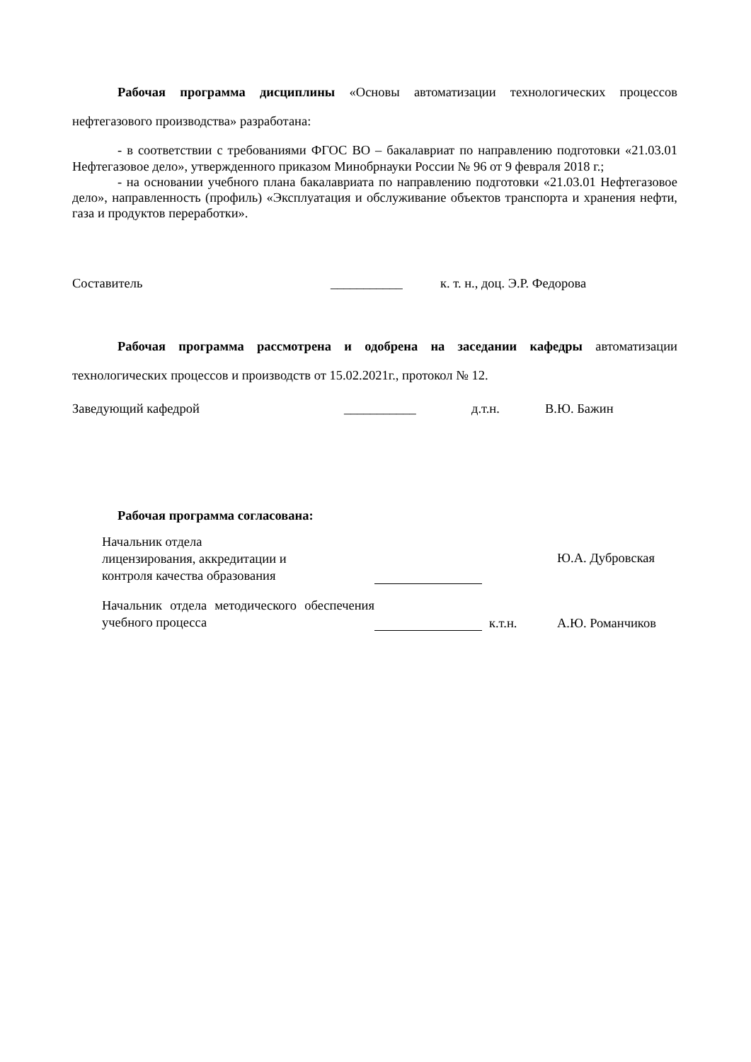Рабочая программа дисциплины «Основы автоматизации технологических процессов нефтегазового производства» разработана:
- в соответствии с требованиями ФГОС ВО – бакалавриат по направлению подготовки «21.03.01 Нефтегазовое дело», утвержденного приказом Минобрнауки России № 96 от 9 февраля 2018 г.;
- на основании учебного плана бакалавриата по направлению подготовки «21.03.01 Нефтегазовое дело», направленность (профиль) «Эксплуатация и обслуживание объектов транспорта и хранения нефти, газа и продуктов переработки».
Составитель ___________ к. т. н., доц. Э.Р. Федорова
Рабочая программа рассмотрена и одобрена на заседании кафедры автоматизации технологических процессов и производств от 15.02.2021г., протокол № 12.
Заведующий кафедрой ___________ д.т.н. В.Ю. Бажин
Рабочая программа согласована:
| Начальник отдела лицензирования, аккредитации и контроля качества образования | | | Ю.А. Дубровская |
| Начальник отдела методического обеспечения учебного процесса | | к.т.н. | А.Ю. Романчиков |